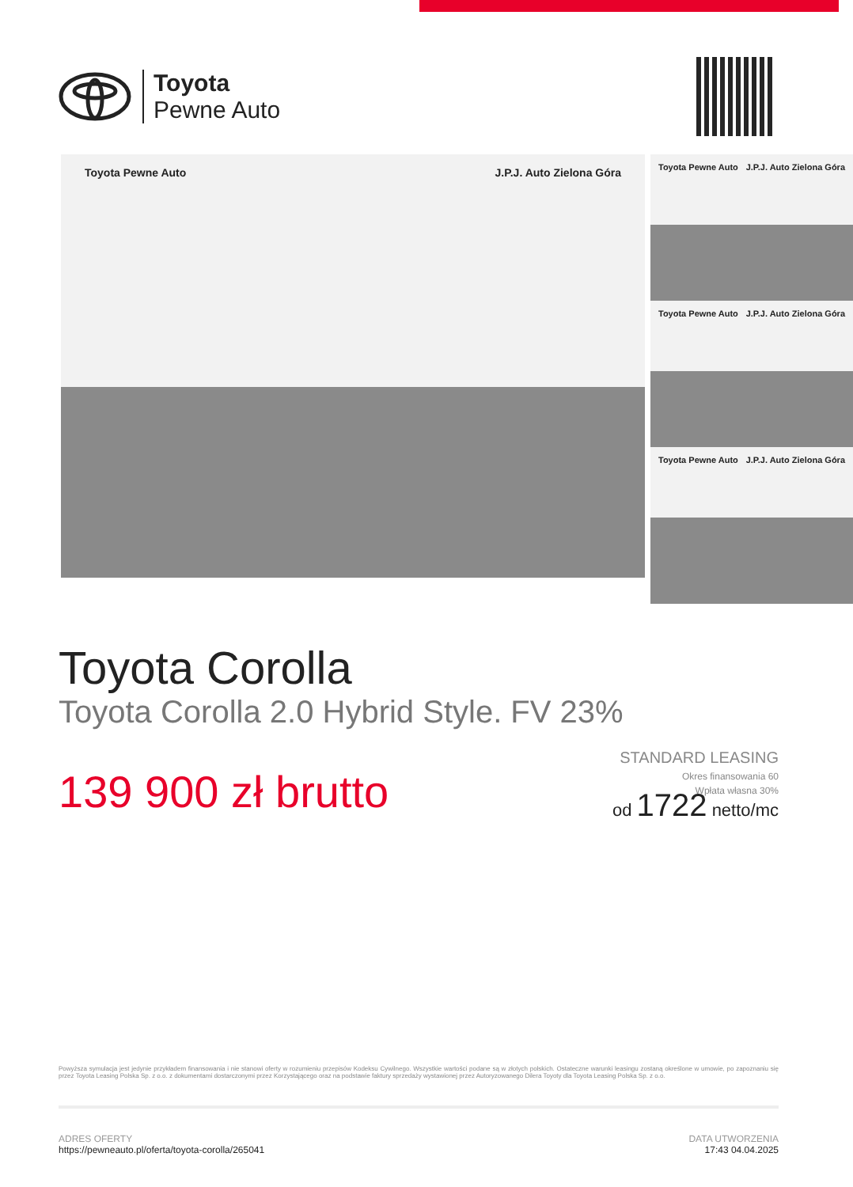Toyota
Pewne Auto
Toyota Pewne Auto J.P.J. Auto Zielona Góra
Toyota Pewne Auto J.P.J. Auto Zielona Góra
Toyota Pewne Auto J.P.J. Auto Zielona Góra
Toyota Pewne Auto J.P.J. Auto Zielona Góra
Toyota Corolla
Toyota Corolla 2.0 Hybrid Style. FV 23%
139 900 zł brutto
STANDARD LEASING
Okres finansowania 60
Wpłata własna 30%
od 1722 netto/mc
Powyższa symulacja jest jedynie przykładem finansowania i nie stanowi oferty w rozumieniu przepisów Kodeksu Cywilnego. Wszystkie wartości podane są w złotych polskich. Ostateczne warunki leasingu zostaną określone w umowie, po zapoznaniu się przez Toyota Leasing Polska Sp. z o.o. z dokumentami dostarczonymi przez Korzystającego oraz na podstawie faktury sprzedaży wystawionej przez Autoryzowanego Dilera Toyoty dla Toyota Leasing Polska Sp. z o.o.
ADRES OFERTY
https://pewneauto.pl/oferta/toyota-corolla/265041
DATA UTWORZENIA
17:43 04.04.2025